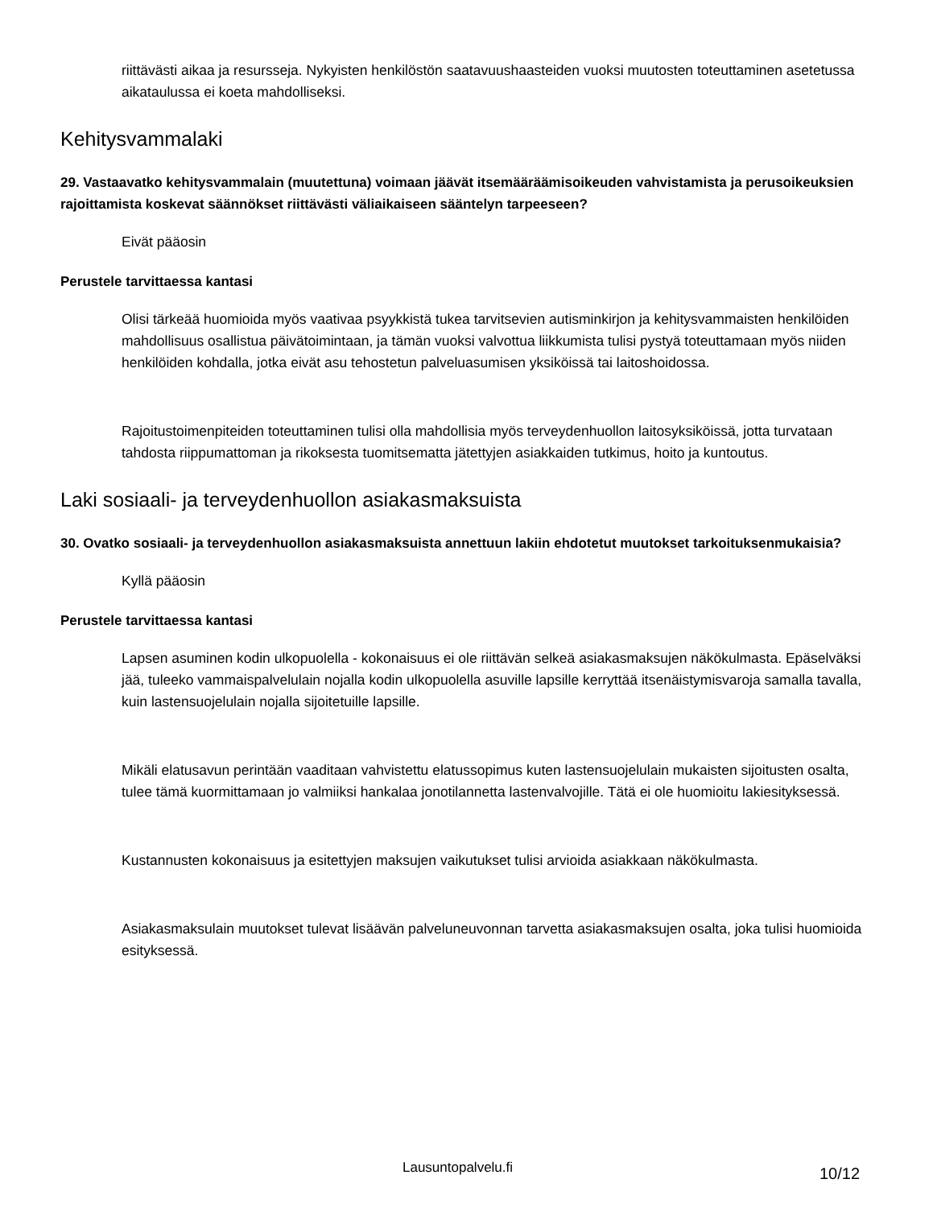riittävästi aikaa ja resursseja. Nykyisten henkilöstön saatavuushaasteiden vuoksi muutosten toteuttaminen asetetussa aikataulussa ei koeta mahdolliseksi.
Kehitysvammalaki
29. Vastaavatko kehitysvammalain (muutettuna) voimaan jäävät itsemääräämisoikeuden vahvistamista ja perusoikeuksien rajoittamista koskevat säännökset riittävästi väliaikaiseen sääntelyn tarpeeseen?
Eivät pääosin
Perustele tarvittaessa kantasi
Olisi tärkeää huomioida myös vaativaa psyykkistä tukea tarvitsevien autisminkirjon ja kehitysvammaisten henkilöiden mahdollisuus osallistua päivätoimintaan, ja tämän vuoksi valvottua liikkumista tulisi pystyä toteuttamaan myös niiden henkilöiden kohdalla, jotka eivät asu tehostetun palveluasumisen yksiköissä tai laitoshoidossa.
Rajoitustoimenpiteiden toteuttaminen tulisi olla mahdollisia myös terveydenhuollon laitosyksiköissä, jotta turvataan tahdosta riippumattoman ja rikoksesta tuomitsematta jätettyjen asiakkaiden tutkimus, hoito ja kuntoutus.
Laki sosiaali- ja terveydenhuollon asiakasmaksuista
30. Ovatko sosiaali- ja terveydenhuollon asiakasmaksuista annettuun lakiin ehdotetut muutokset tarkoituksenmukaisia?
Kyllä pääosin
Perustele tarvittaessa kantasi
Lapsen asuminen kodin ulkopuolella - kokonaisuus ei ole riittävän selkeä asiakasmaksujen näkökulmasta. Epäselväksi jää, tuleeko vammaispalvelulain nojalla kodin ulkopuolella asuville lapsille kerryttää itsenäistymisvaroja samalla tavalla, kuin lastensuojelulain nojalla sijoitetuille lapsille.
Mikäli elatusavun perintään vaaditaan vahvistettu elatussopimus kuten lastensuojelulain mukaisten sijoitusten osalta, tulee tämä kuormittamaan jo valmiiksi hankalaa jonotilannetta lastenvalvojille. Tätä ei ole huomioitu lakiesityksessä.
Kustannusten kokonaisuus ja esitettyjen maksujen vaikutukset tulisi arvioida asiakkaan näkökulmasta.
Asiakasmaksulain muutokset tulevat lisäävän palveluneuvonnan tarvetta asiakasmaksujen osalta, joka tulisi huomioida esityksessä.
Lausuntopalvelu.fi 10/12